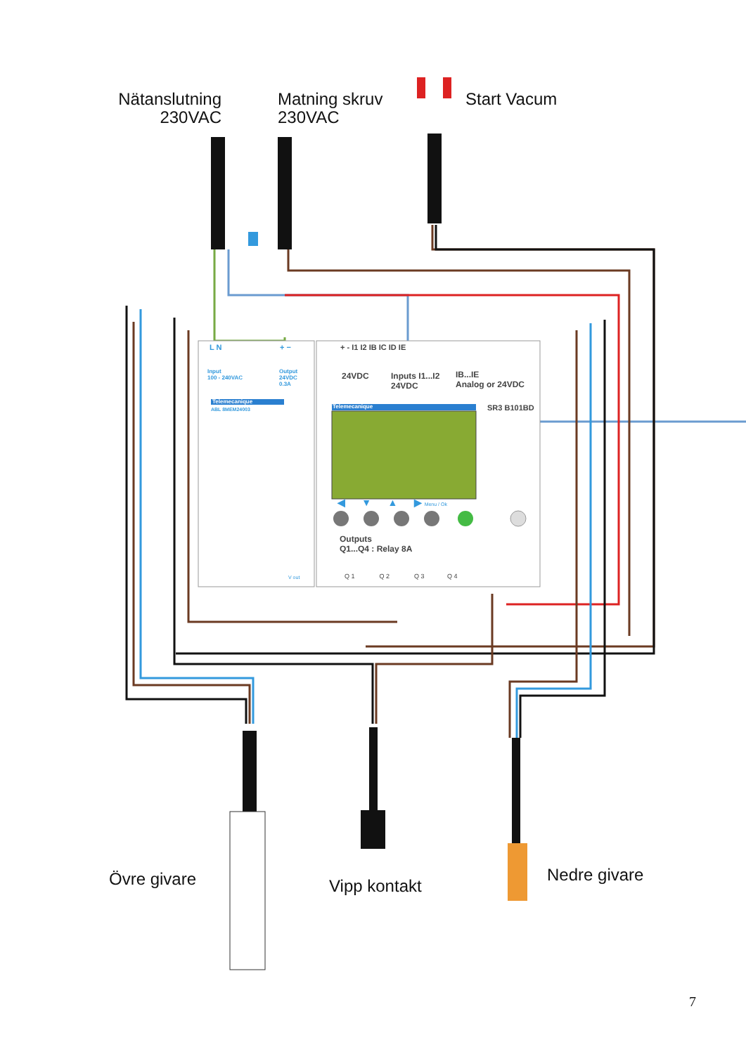Nätanslutning
230VAC
Matning skruv
230VAC
Start Vacum
L N + − + - I1 I2 IB IC ID IE
Input
100 - 240VAC
Output
24VDC
0.3A
24VDC
Inputs I1...I2
24VDC
IB...IE
Analog or 24VDC
Telemecanique
ABL 8MEM24003 Telemecanique SR3 B101BD
◀ ▼ ▲ ▶ Menu / Ok
Outputs
Q1...Q4 : Relay 8A
V out
Q 1 Q 2 Q 3 Q 4
Övre givare Vipp kontakt
Nedre givare
7